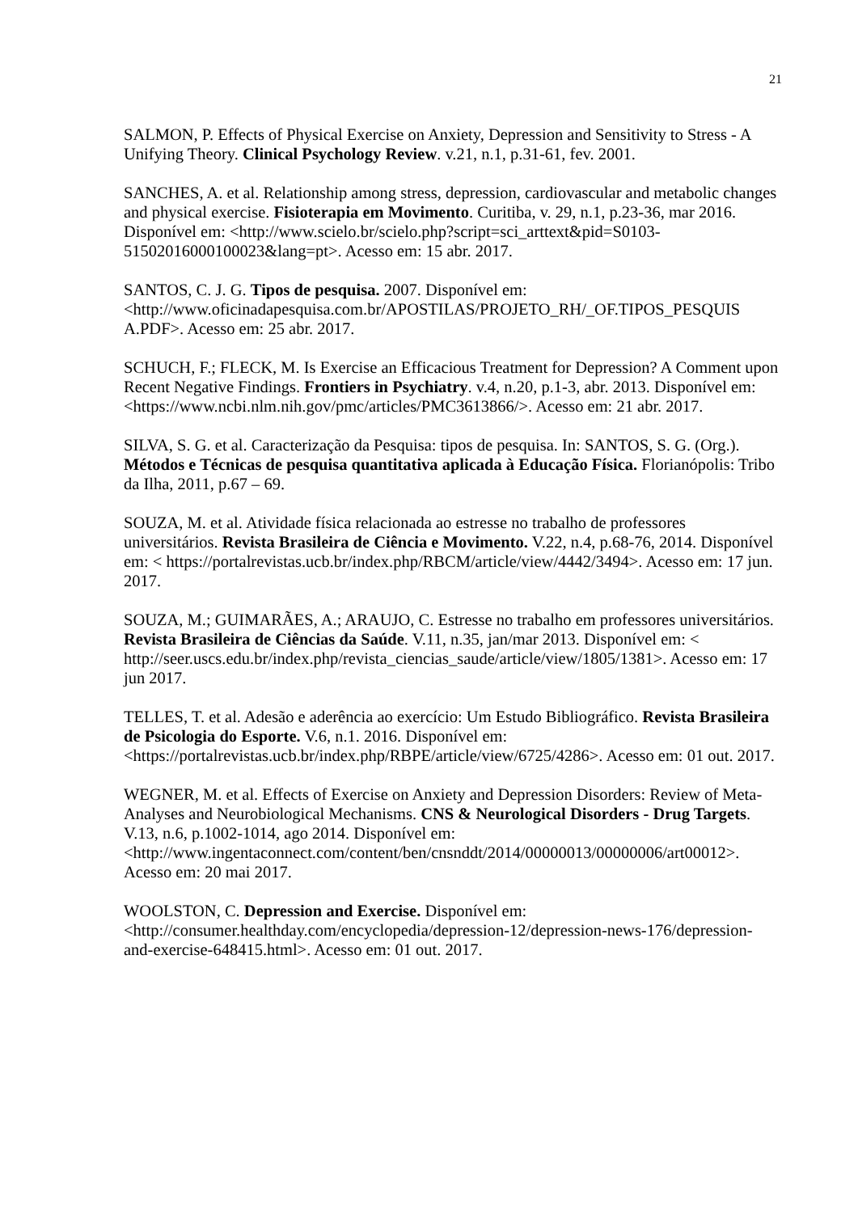21
SALMON, P. Effects of Physical Exercise on Anxiety, Depression and Sensitivity to Stress - A Unifying Theory. Clinical Psychology Review. v.21, n.1, p.31-61, fev. 2001.
SANCHES, A. et al. Relationship among stress, depression, cardiovascular and metabolic changes and physical exercise. Fisioterapia em Movimento. Curitiba, v. 29, n.1, p.23-36, mar 2016. Disponível em: <http://www.scielo.br/scielo.php?script=sci_arttext&pid=S0103-51502016000100023&lang=pt>. Acesso em: 15 abr. 2017.
SANTOS, C. J. G. Tipos de pesquisa. 2007. Disponível em:
<http://www.oficinadapesquisa.com.br/APOSTILAS/PROJETO_RH/_OF.TIPOS_PESQUIS A.PDF>. Acesso em: 25 abr. 2017.
SCHUCH, F.; FLECK, M. Is Exercise an Efficacious Treatment for Depression? A Comment upon Recent Negative Findings. Frontiers in Psychiatry. v.4, n.20, p.1-3, abr. 2013. Disponível em:
<https://www.ncbi.nlm.nih.gov/pmc/articles/PMC3613866/>. Acesso em: 21 abr. 2017.
SILVA, S. G. et al. Caracterização da Pesquisa: tipos de pesquisa. In: SANTOS, S. G. (Org.). Métodos e Técnicas de pesquisa quantitativa aplicada à Educação Física. Florianópolis: Tribo da Ilha, 2011, p.67 – 69.
SOUZA, M. et al. Atividade física relacionada ao estresse no trabalho de professores universitários. Revista Brasileira de Ciência e Movimento. V.22, n.4, p.68-76, 2014. Disponível em: < https://portalrevistas.ucb.br/index.php/RBCM/article/view/4442/3494>. Acesso em: 17 jun. 2017.
SOUZA, M.; GUIMARÃES, A.; ARAUJO, C. Estresse no trabalho em professores universitários. Revista Brasileira de Ciências da Saúde. V.11, n.35, jan/mar 2013. Disponível em: <
http://seer.uscs.edu.br/index.php/revista_ciencias_saude/article/view/1805/1381>. Acesso em: 17 jun 2017.
TELLES, T. et al. Adesão e aderência ao exercício: Um Estudo Bibliográfico. Revista Brasileira de Psicologia do Esporte. V.6, n.1. 2016. Disponível em: <https://portalrevistas.ucb.br/index.php/RBPE/article/view/6725/4286>. Acesso em: 01 out. 2017.
WEGNER, M. et al. Effects of Exercise on Anxiety and Depression Disorders: Review of Meta- Analyses and Neurobiological Mechanisms. CNS & Neurological Disorders - Drug Targets. V.13, n.6, p.1002-1014, ago 2014. Disponível em:
<http://www.ingentaconnect.com/content/ben/cnsnddt/2014/00000013/00000006/art00012>. Acesso em: 20 mai 2017.
WOOLSTON, C. Depression and Exercise. Disponível em:
<http://consumer.healthday.com/encyclopedia/depression-12/depression-news-176/depression-and-exercise-648415.html>. Acesso em: 01 out. 2017.